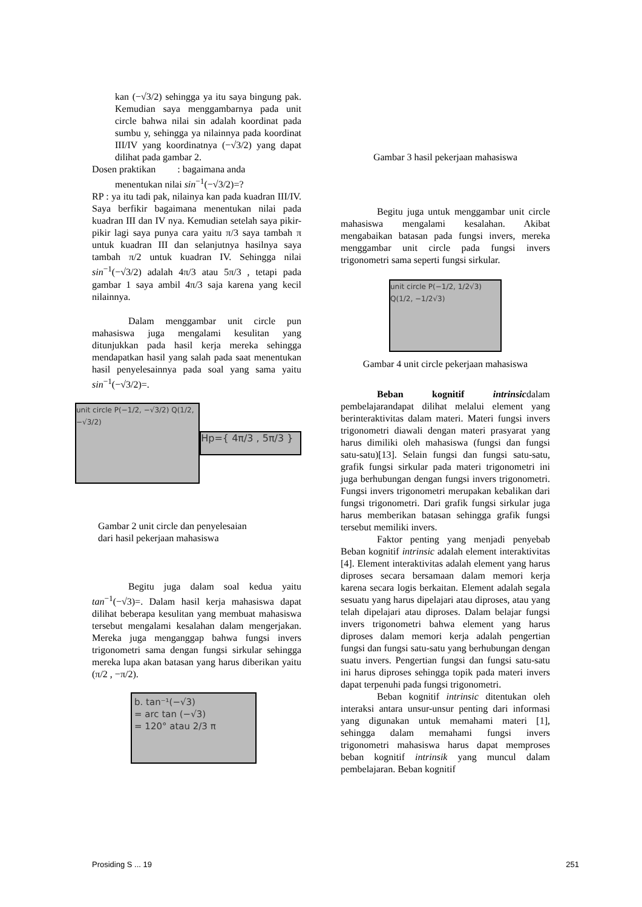kan (−√3/2) sehingga ya itu saya bingung pak. Kemudian saya menggambarnya pada unit circle bahwa nilai sin adalah koordinat pada sumbu y, sehingga ya nilainnya pada koordinat III/IV yang koordinatnya (−√3/2) yang dapat dilihat pada gambar 2.
Dosen praktikan : bagaimana anda
menentukan nilai sin<sup>−1</sup>(−√3/2)=?
RP : ya itu tadi pak, nilainya kan pada kuadran III/IV. Saya berfikir bagaimana menentukan nilai pada kuadran III dan IV nya. Kemudian setelah saya pikir-pikir lagi saya punya cara yaitu π/3 saya tambah π untuk kuadran III dan selanjutnya hasilnya saya tambah π/2 untuk kuadran IV. Sehingga nilai sin<sup>−1</sup>(−√3/2) adalah 4π/3 atau 5π/3 , tetapi pada gambar 1 saya ambil 4π/3 saja karena yang kecil nilainnya.
Dalam menggambar unit circle pun mahasiswa juga mengalami kesulitan yang ditunjukkan pada hasil kerja mereka sehingga mendapatkan hasil yang salah pada saat menentukan hasil penyelesainnya pada soal yang sama yaitu sin<sup>−1</sup>(−√3/2)=.
unit circle P(−1/2, −√3/2) Q(1/2, −√3/2)
Hp={ 4π/3 , 5π/3 }
Gambar 2 unit circle dan penyelesaian
dari hasil pekerjaan mahasiswa
Begitu juga dalam soal kedua yaitu tan<sup>−1</sup>(−√3)=. Dalam hasil kerja mahasiswa dapat dilihat beberapa kesulitan yang membuat mahasiswa tersebut mengalami kesalahan dalam mengerjakan. Mereka juga menganggap bahwa fungsi invers trigonometri sama dengan fungsi sirkular sehingga mereka lupa akan batasan yang harus diberikan yaitu (π/2 , −π/2).
b. tan⁻¹(−√3)
= arc tan (−√3)
= 120° atau 2/3 π
Gambar 3 hasil pekerjaan mahasiswa
Begitu juga untuk menggambar unit circle mahasiswa mengalami kesalahan. Akibat mengabaikan batasan pada fungsi invers, mereka menggambar unit circle pada fungsi invers trigonometri sama seperti fungsi sirkular.
unit circle P(−1/2, 1/2√3) Q(1/2, −1/2√3)
Gambar 4 unit circle pekerjaan mahasiswa
Beban kognitif intrinsicdalam pembelajarandapat dilihat melalui element yang berinteraktivitas dalam materi. Materi fungsi invers trigonometri diawali dengan materi prasyarat yang harus dimiliki oleh mahasiswa (fungsi dan fungsi satu-satu)[13]. Selain fungsi dan fungsi satu-satu, grafik fungsi sirkular pada materi trigonometri ini juga berhubungan dengan fungsi invers trigonometri. Fungsi invers trigonometri merupakan kebalikan dari fungsi trigonometri. Dari grafik fungsi sirkular juga harus memberikan batasan sehingga grafik fungsi tersebut memiliki invers.
Faktor penting yang menjadi penyebab Beban kognitif intrinsic adalah element interaktivitas [4]. Element interaktivitas adalah element yang harus diproses secara bersamaan dalam memori kerja karena secara logis berkaitan. Element adalah segala sesuatu yang harus dipelajari atau diproses, atau yang telah dipelajari atau diproses. Dalam belajar fungsi invers trigonometri bahwa element yang harus diproses dalam memori kerja adalah pengertian fungsi dan fungsi satu-satu yang berhubungan dengan suatu invers. Pengertian fungsi dan fungsi satu-satu ini harus diproses sehingga topik pada materi invers dapat terpenuhi pada fungsi trigonometri.
Beban kognitif intrinsic ditentukan oleh interaksi antara unsur-unsur penting dari informasi yang digunakan untuk memahami materi [1], sehingga dalam memahami fungsi invers trigonometri mahasiswa harus dapat memproses beban kognitif intrinsik yang muncul dalam pembelajaran. Beban kognitif
Prosiding S ... 19 251